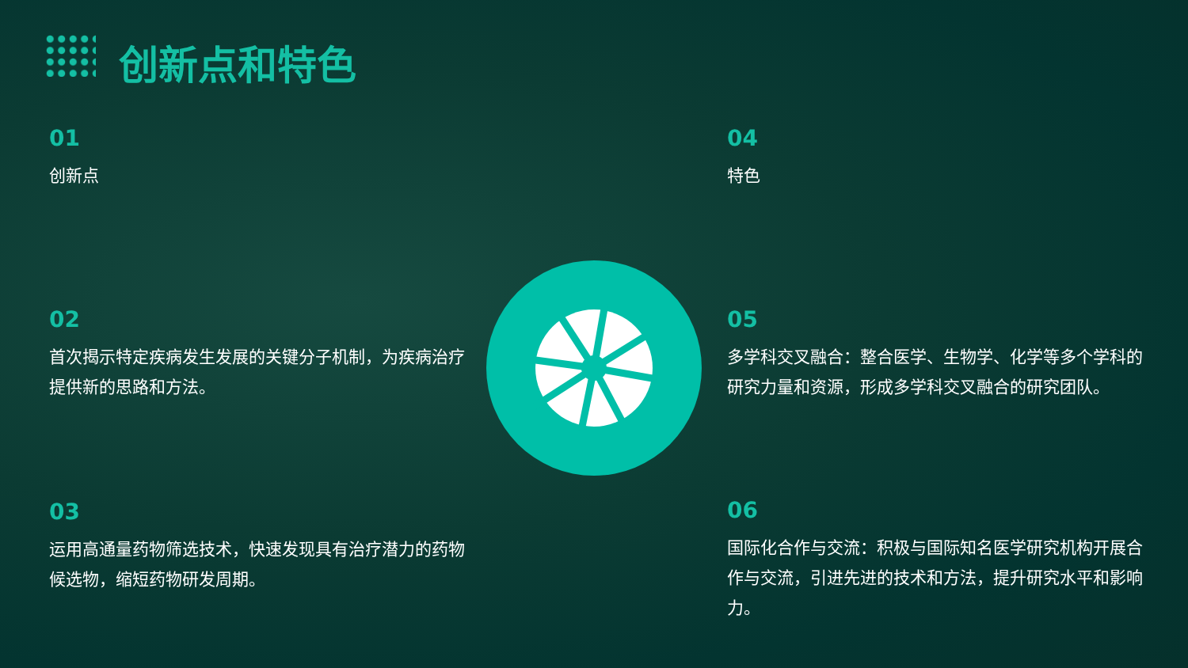创新点和特色
01
创新点
02
首次揭示特定疾病发生发展的关键分子机制，为疾病治疗提供新的思路和方法。
03
运用高通量药物筛选技术，快速发现具有治疗潜力的药物候选物，缩短药物研发周期。
04
特色
05
多学科交叉融合：整合医学、生物学、化学等多个学科的研究力量和资源，形成多学科交叉融合的研究团队。
06
国际化合作与交流：积极与国际知名医学研究机构开展合作与交流，引进先进的技术和方法，提升研究水平和影响力。